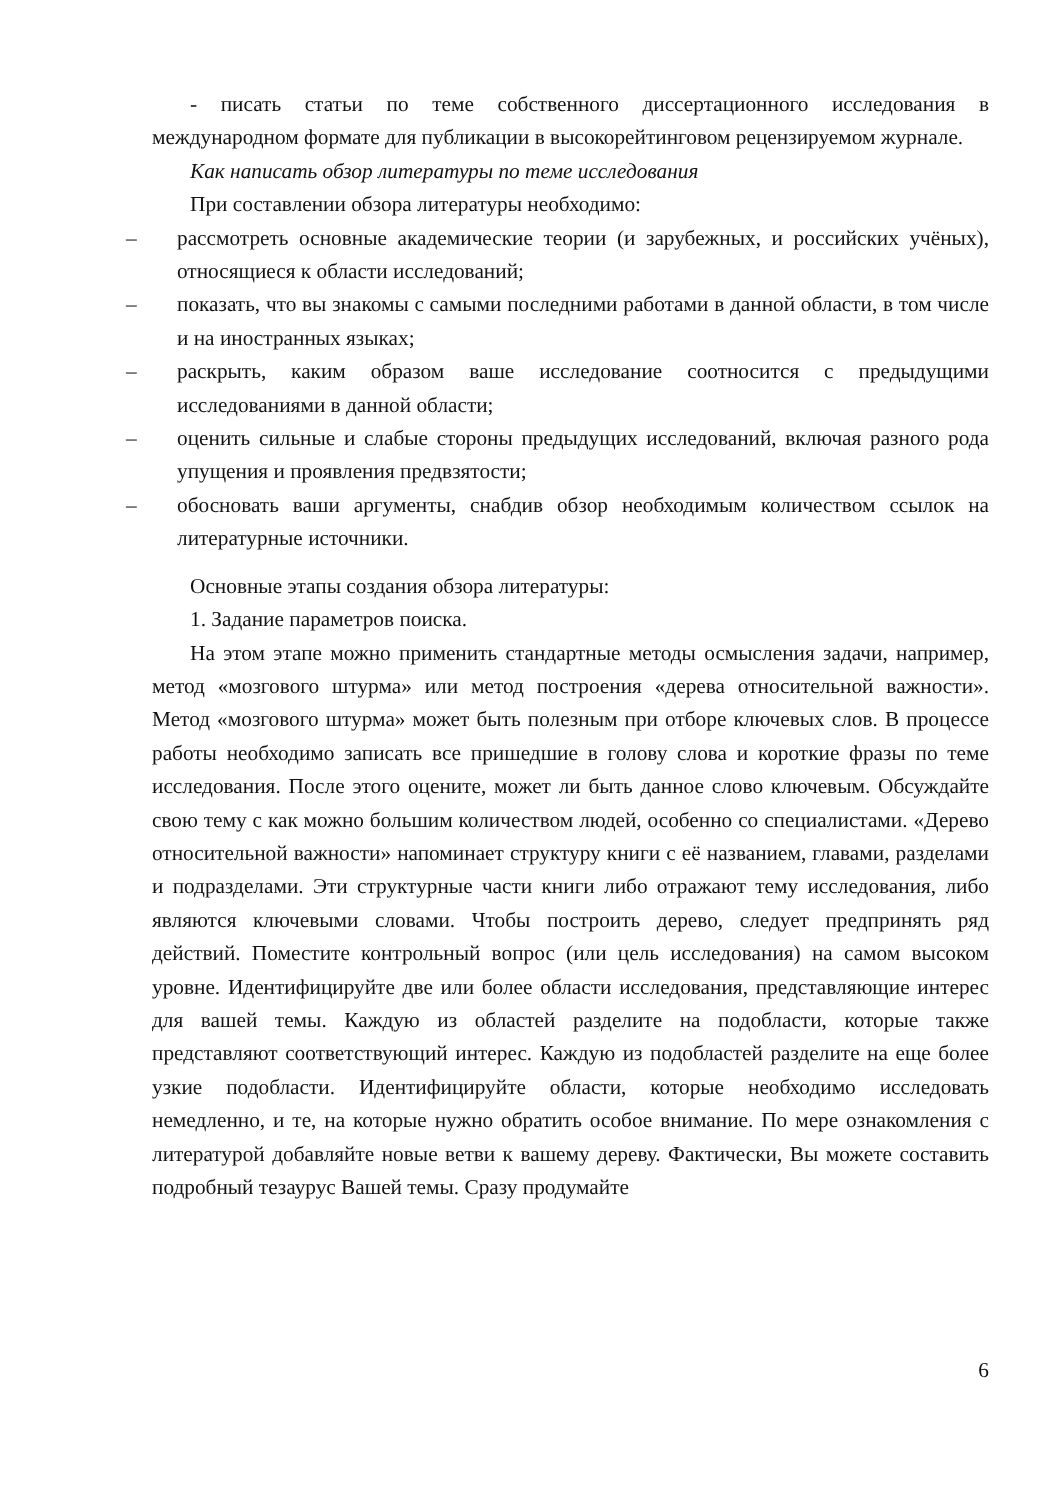- писать статьи по теме собственного диссертационного исследования в международном формате для публикации в высокорейтинговом рецензируемом журнале.
Как написать обзор литературы по теме исследования
При составлении обзора литературы необходимо:
– рассмотреть основные академические теории (и зарубежных, и российских учёных), относящиеся к области исследований;
– показать, что вы знакомы с самыми последними работами в данной области, в том числе и на иностранных языках;
– раскрыть, каким образом ваше исследование соотносится с предыдущими исследованиями в данной области;
– оценить сильные и слабые стороны предыдущих исследований, включая разного рода упущения и проявления предвзятости;
– обосновать ваши аргументы, снабдив обзор необходимым количеством ссылок на литературные источники.
Основные этапы создания обзора литературы:
1. Задание параметров поиска.
На этом этапе можно применить стандартные методы осмысления задачи, например, метод «мозгового штурма» или метод построения «дерева относительной важности». Метод «мозгового штурма» может быть полезным при отборе ключевых слов. В процессе работы необходимо записать все пришедшие в голову слова и короткие фразы по теме исследования. После этого оцените, может ли быть данное слово ключевым. Обсуждайте свою тему с как можно большим количеством людей, особенно со специалистами. «Дерево относительной важности» напоминает структуру книги с её названием, главами, разделами и подразделами. Эти структурные части книги либо отражают тему исследования, либо являются ключевыми словами. Чтобы построить дерево, следует предпринять ряд действий. Поместите контрольный вопрос (или цель исследования) на самом высоком уровне. Идентифицируйте две или более области исследования, представляющие интерес для вашей темы. Каждую из областей разделите на подобласти, которые также представляют соответствующий интерес. Каждую из подобластей разделите на еще более узкие подобласти. Идентифицируйте области, которые необходимо исследовать немедленно, и те, на которые нужно обратить особое внимание. По мере ознакомления с литературой добавляйте новые ветви к вашему дереву. Фактически, Вы можете составить подробный тезаурус Вашей темы. Сразу продумайте
6